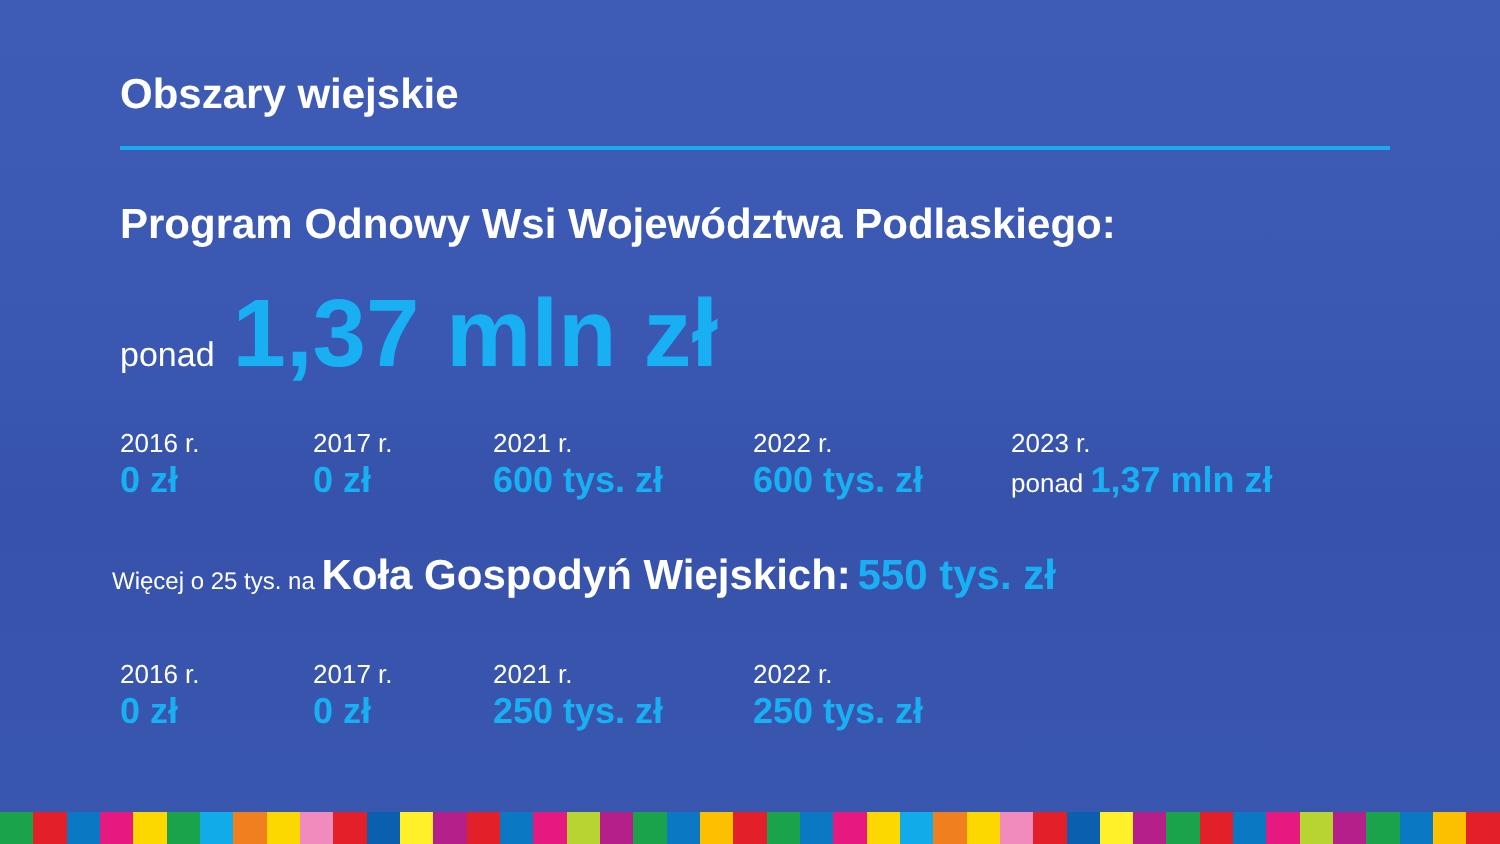Obszary wiejskie
Program Odnowy Wsi Województwa Podlaskiego:
ponad 1,37 mln zł
2016 r.
0 zł
2017 r.
0 zł
2021 r.
600 tys. zł
2022 r.
600 tys. zł
2023 r.
ponad 1,37 mln zł
Więcej o 25 tys. na Koła Gospodyń Wiejskich: 550 tys. zł
2016 r.
0 zł
2017 r.
0 zł
2021 r.
250 tys. zł
2022 r.
250 tys. zł